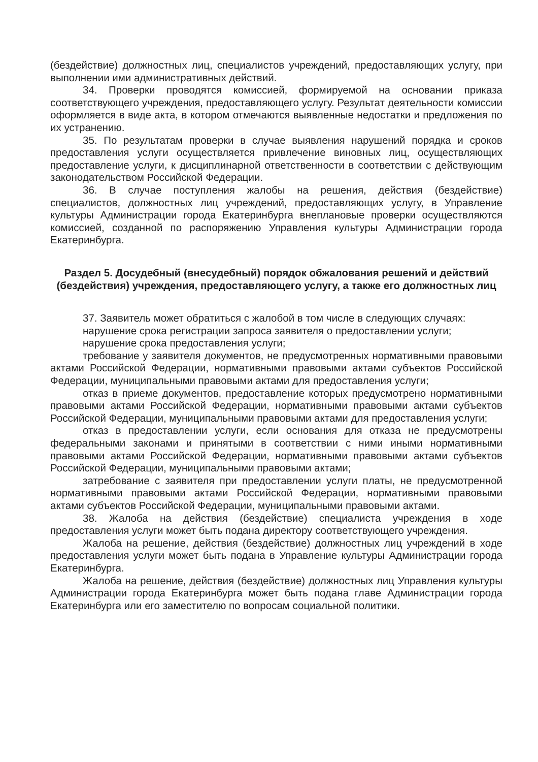(бездействие) должностных лиц, специалистов учреждений, предоставляющих услугу, при выполнении ими административных действий.
34. Проверки проводятся комиссией, формируемой на основании приказа соответствующего учреждения, предоставляющего услугу. Результат деятельности комиссии оформляется в виде акта, в котором отмечаются выявленные недостатки и предложения по их устранению.
35. По результатам проверки в случае выявления нарушений порядка и сроков предоставления услуги осуществляется привлечение виновных лиц, осуществляющих предоставление услуги, к дисциплинарной ответственности в соответствии с действующим законодательством Российской Федерации.
36. В случае поступления жалобы на решения, действия (бездействие) специалистов, должностных лиц учреждений, предоставляющих услугу, в Управление культуры Администрации города Екатеринбурга внеплановые проверки осуществляются комиссией, созданной по распоряжению Управления культуры Администрации города Екатеринбурга.
Раздел 5. Досудебный (внесудебный) порядок обжалования решений и действий (бездействия) учреждения, предоставляющего услугу, а также его должностных лиц
37. Заявитель может обратиться с жалобой в том числе в следующих случаях:
нарушение срока регистрации запроса заявителя о предоставлении услуги;
нарушение срока предоставления услуги;
требование у заявителя документов, не предусмотренных нормативными правовыми актами Российской Федерации, нормативными правовыми актами субъектов Российской Федерации, муниципальными правовыми актами для предоставления услуги;
отказ в приеме документов, предоставление которых предусмотрено нормативными правовыми актами Российской Федерации, нормативными правовыми актами субъектов Российской Федерации, муниципальными правовыми актами для предоставления услуги;
отказ в предоставлении услуги, если основания для отказа не предусмотрены федеральными законами и принятыми в соответствии с ними иными нормативными правовыми актами Российской Федерации, нормативными правовыми актами субъектов Российской Федерации, муниципальными правовыми актами;
затребование с заявителя при предоставлении услуги платы, не предусмотренной нормативными правовыми актами Российской Федерации, нормативными правовыми актами субъектов Российской Федерации, муниципальными правовыми актами.
38. Жалоба на действия (бездействие) специалиста учреждения в ходе предоставления услуги может быть подана директору соответствующего учреждения.
Жалоба на решение, действия (бездействие) должностных лиц учреждений в ходе предоставления услуги может быть подана в Управление культуры Администрации города Екатеринбурга.
Жалоба на решение, действия (бездействие) должностных лиц Управления культуры Администрации города Екатеринбурга может быть подана главе Администрации города Екатеринбурга или его заместителю по вопросам социальной политики.